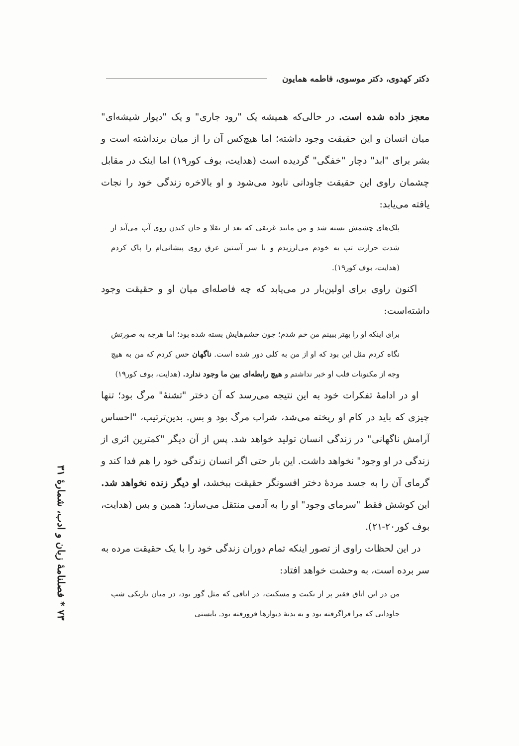دکتر کهدوی، دکتر موسوی، فاطمه همایون
معجز داده شده است. در حالی‌که همیشه یک "رود جاری" و یک "دیوار شیشه‌ای" میان انسان و این حقیقت وجود داشته؛ اما هیچ‌کس آن را از میان برنداشته است و بشر برای "ابد" دچار "خفگی" گردیده است (هدایت، بوف کور۱۹) اما اینک در مقابل چشمان راوی این حقیقت جاودانی نابود می‌شود و او بالاخره زندگی خود را نجات یافته می‌یابد:
پلک‌های چشمش بسته شد و من مانند غریقی که بعد از تقلا و جان کندن روی آب می‌آید از شدت حرارت تب به خودم می‌لرزیدم و با سر آستین عرق روی پیشانی‌ام را پاک کردم (هدایت، بوف کور۱۹).
اکنون راوی برای اولین‌بار در می‌یابد که چه فاصله‌ای میان او و حقیقت وجود داشته‌است:
برای اینکه او را بهتر ببینم من خم شدم؛ چون چشم‌هایش بسته شده بود؛ اما هرچه به صورتش نگاه کردم مثل این بود که او از من به کلی دور شده است. ناگهان حس کردم که من به هیچ وجه از مکنونات قلب او خبر نداشتم و هیچ رابطه‌ای بین ما وجود ندارد. (هدایت، بوف کور۱۹)
او در ادامهٔ تفکرات خود به این نتیجه می‌رسد که آن دختر "تشنهٔ" مرگ بود؛ تنها چیزی که باید در کام او ریخته می‌شد، شراب مرگ بود و بس. بدین‌ترتیب، "احساس آرامش ناگهانی" در زندگی انسان تولید خواهد شد. پس از آن دیگر "کمترین اثری از زندگی در او وجود" نخواهد داشت. این بار حتی اگر انسان زندگی خود را هم فدا کند و گرمای آن را به جسد مردهٔ دختر افسونگر حقیقت ببخشد، او دیگر زنده نخواهد شد. این کوشش فقط "سرمای وجود" او را به آدمی منتقل می‌سازد؛ همین و بس (هدایت، بوف کور۲۰-۲۱).
در این لحظات راوی از تصور اینکه تمام دوران زندگی خود را با یک حقیقت مرده به سر برده است، به وحشت خواهد افتاد:
من در این اتاق فقیر پر از نکبت و مسکنت، در اتاقی که مثل گور بود، در میان تاریکی شب جاودانی که مرا فراگرفته بود و به بدنهٔ دیوارها فرورفته بود. بایستی
۷۳ * فصلنامهٔ زبان و ادب، شمارهٔ ۳۱